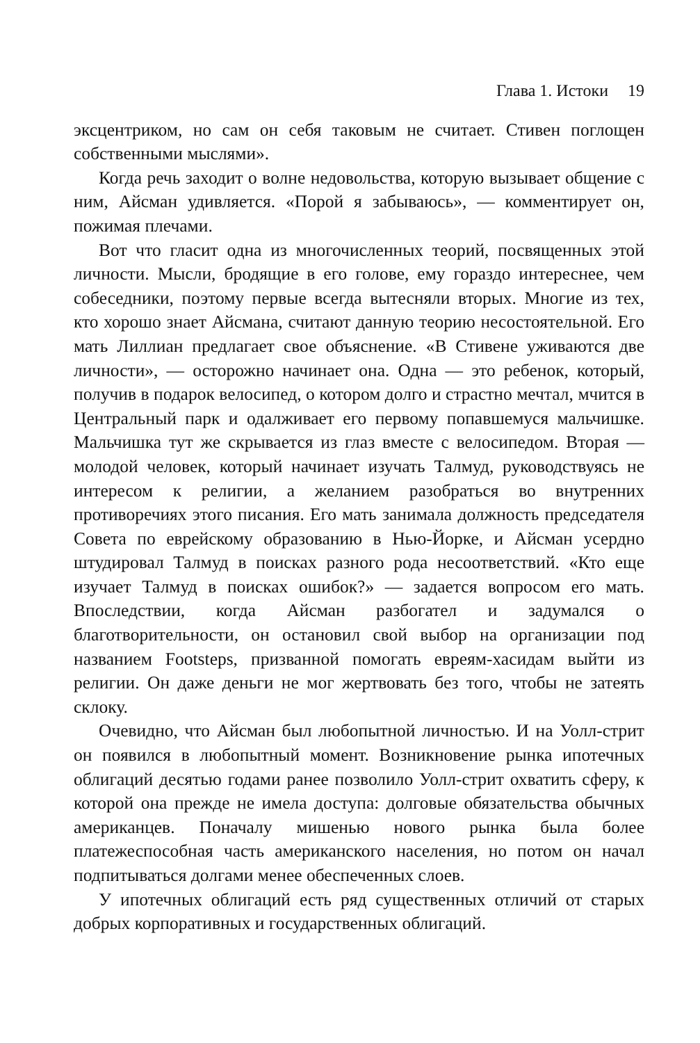Глава 1. Истоки 19
эксцентриком, но сам он себя таковым не считает. Стивен поглощен собственными мыслями».
Когда речь заходит о волне недовольства, которую вызывает общение с ним, Айсман удивляется. «Порой я забываюсь», — комментирует он, пожимая плечами.
Вот что гласит одна из многочисленных теорий, посвященных этой личности. Мысли, бродящие в его голове, ему гораздо интереснее, чем собеседники, поэтому первые всегда вытесняли вторых. Многие из тех, кто хорошо знает Айсмана, считают данную теорию несостоятельной. Его мать Лиллиан предлагает свое объяснение. «В Стивене уживаются две личности», — осторожно начинает она. Одна — это ребенок, который, получив в подарок велосипед, о котором долго и страстно мечтал, мчится в Центральный парк и одалживает его первому попавшемуся мальчишке. Мальчишка тут же скрывается из глаз вместе с велосипедом. Вторая — молодой человек, который начинает изучать Талмуд, руководствуясь не интересом к религии, а желанием разобраться во внутренних противоречиях этого писания. Его мать занимала должность председателя Совета по еврейскому образованию в Нью-Йорке, и Айсман усердно штудировал Талмуд в поисках разного рода несоответствий. «Кто еще изучает Талмуд в поисках ошибок?» — задается вопросом его мать. Впоследствии, когда Айсман разбогател и задумался о благотворительности, он остановил свой выбор на организации под названием Footsteps, призванной помогать евреям-хасидам выйти из религии. Он даже деньги не мог жертвовать без того, чтобы не затеять склоку.
Очевидно, что Айсман был любопытной личностью. И на Уолл-стрит он появился в любопытный момент. Возникновение рынка ипотечных облигаций десятью годами ранее позволило Уолл-стрит охватить сферу, к которой она прежде не имела доступа: долговые обязательства обычных американцев. Поначалу мишенью нового рынка была более платежеспособная часть американского населения, но потом он начал подпитываться долгами менее обеспеченных слоев.
У ипотечных облигаций есть ряд существенных отличий от старых добрых корпоративных и государственных облигаций.